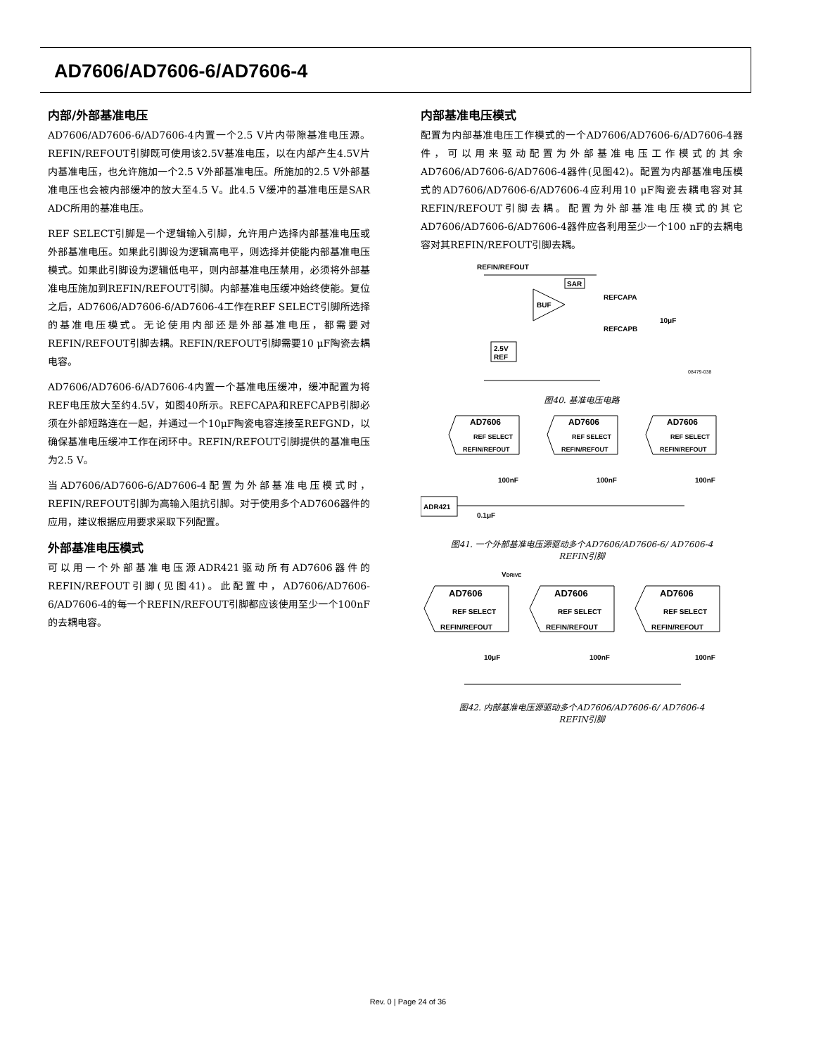AD7606/AD7606-6/AD7606-4
内部/外部基准电压
AD7606/AD7606-6/AD7606-4内置一个2.5 V片内带隙基准电压源。REFIN/REFOUT引脚既可使用该2.5V基准电压，以在内部产生4.5V片内基准电压，也允许施加一个2.5 V外部基准电压。所施加的2.5 V外部基准电压也会被内部缓冲的放大至4.5 V。此4.5 V缓冲的基准电压是SAR ADC所用的基准电压。
REF SELECT引脚是一个逻辑输入引脚，允许用户选择内部基准电压或外部基准电压。如果此引脚设为逻辑高电平，则选择并使能内部基准电压模式。如果此引脚设为逻辑低电平，则内部基准电压禁用，必须将外部基准电压施加到REFIN/REFOUT引脚。内部基准电压缓冲始终使能。复位之后，AD7606/AD7606-6/AD7606-4工作在REF SELECT引脚所选择的基准电压模式。无论使用内部还是外部基准电压，都需要对REFIN/REFOUT引脚去耦。REFIN/REFOUT引脚需要10 μF陶瓷去耦电容。
AD7606/AD7606-6/AD7606-4内置一个基准电压缓冲，缓冲配置为将REF电压放大至约4.5V，如图40所示。REFCAPA和REFCAPB引脚必须在外部短路连在一起，并通过一个10μF陶瓷电容连接至REFGND，以确保基准电压缓冲工作在闭环中。REFIN/REFOUT引脚提供的基准电压为2.5 V。
当AD7606/AD7606-6/AD7606-4配置为外部基准电压模式时，REFIN/REFOUT引脚为高输入阻抗引脚。对于使用多个AD7606器件的应用，建议根据应用要求采取下列配置。
外部基准电压模式
可以用一个外部基准电压源ADR421驱动所有AD7606器件的REFIN/REFOUT引脚(见图41)。此配置中，AD7606/AD7606-6/AD7606-4的每一个REFIN/REFOUT引脚都应该使用至少一个100nF的去耦电容。
内部基准电压模式
配置为内部基准电压工作模式的一个AD7606/AD7606-6/AD7606-4器件，可以用来驱动配置为外部基准电压工作模式的其余AD7606/AD7606-6/AD7606-4器件(见图42)。配置为内部基准电压模式的AD7606/AD7606-6/AD7606-4应利用10 μF陶瓷去耦电容对其REFIN/REFOUT引脚去耦。配置为外部基准电压模式的其它AD7606/AD7606-6/AD7606-4器件应各利用至少一个100 nF的去耦电容对其REFIN/REFOUT引脚去耦。
REFIN/REFOUT
BUF
SAR
REFCAPA
REFCAPB
10μF
2.5V
REF
08479-038
图40. 基准电压电路
AD7606
REF SELECT
REFIN/REFOUT
AD7606
REF SELECT
REFIN/REFOUT
AD7606
REF SELECT
REFIN/REFOUT
100nF
100nF
100nF
ADR421
0.1μF
图41. 一个外部基准电压源驱动多个AD7606/AD7606-6/ AD7606-4
REFIN引脚
VDRIVE
AD7606
REF SELECT
REFIN/REFOUT
AD7606
REF SELECT
REFIN/REFOUT
AD7606
REF SELECT
REFIN/REFOUT
10μF
100nF
100nF
图42. 内部基准电压源驱动多个AD7606/AD7606-6/ AD7606-4
REFIN引脚
Rev. 0 | Page 24 of 36